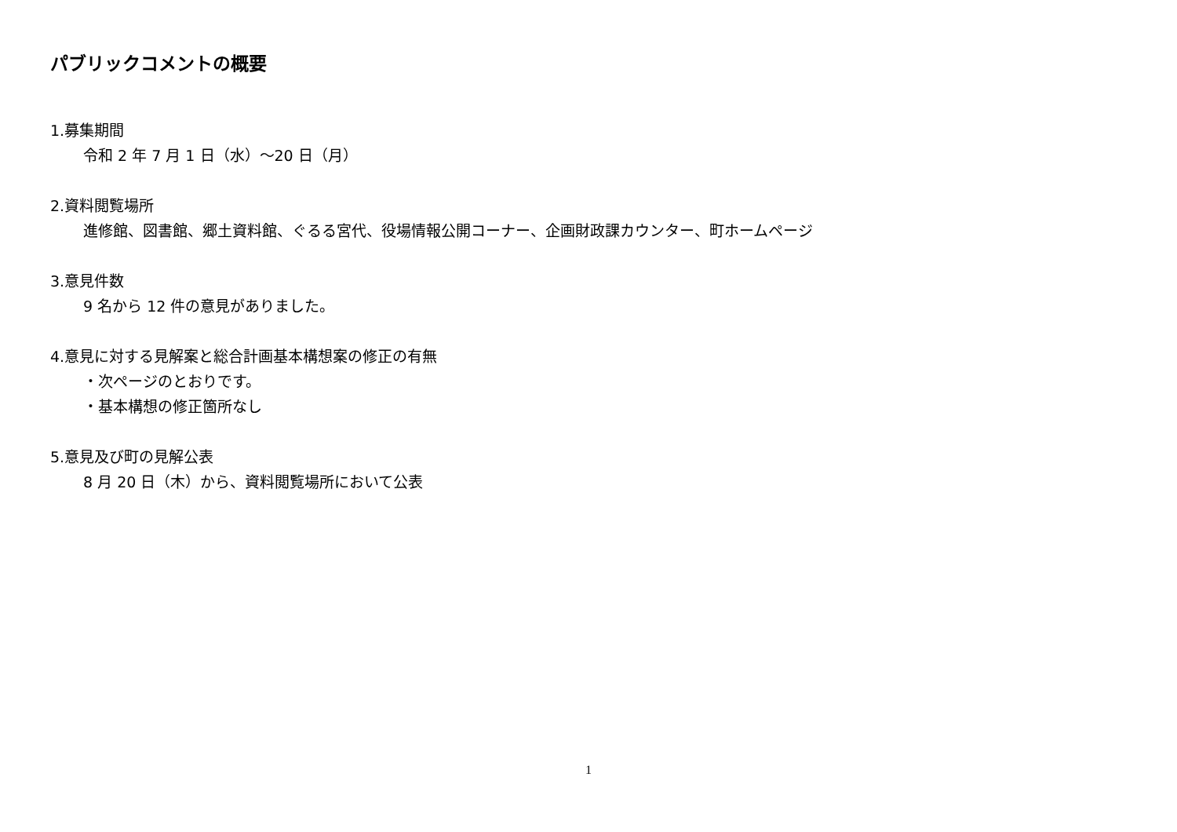パブリックコメントの概要
1.募集期間
令和 2 年 7 月 1 日（水）～20 日（月）
2.資料閲覧場所
進修館、図書館、郷土資料館、ぐるる宮代、役場情報公開コーナー、企画財政課カウンター、町ホームページ
3.意見件数
9 名から 12 件の意見がありました。
4.意見に対する見解案と総合計画基本構想案の修正の有無
・次ページのとおりです。
・基本構想の修正箇所なし
5.意見及び町の見解公表
8 月 20 日（木）から、資料閲覧場所において公表
1